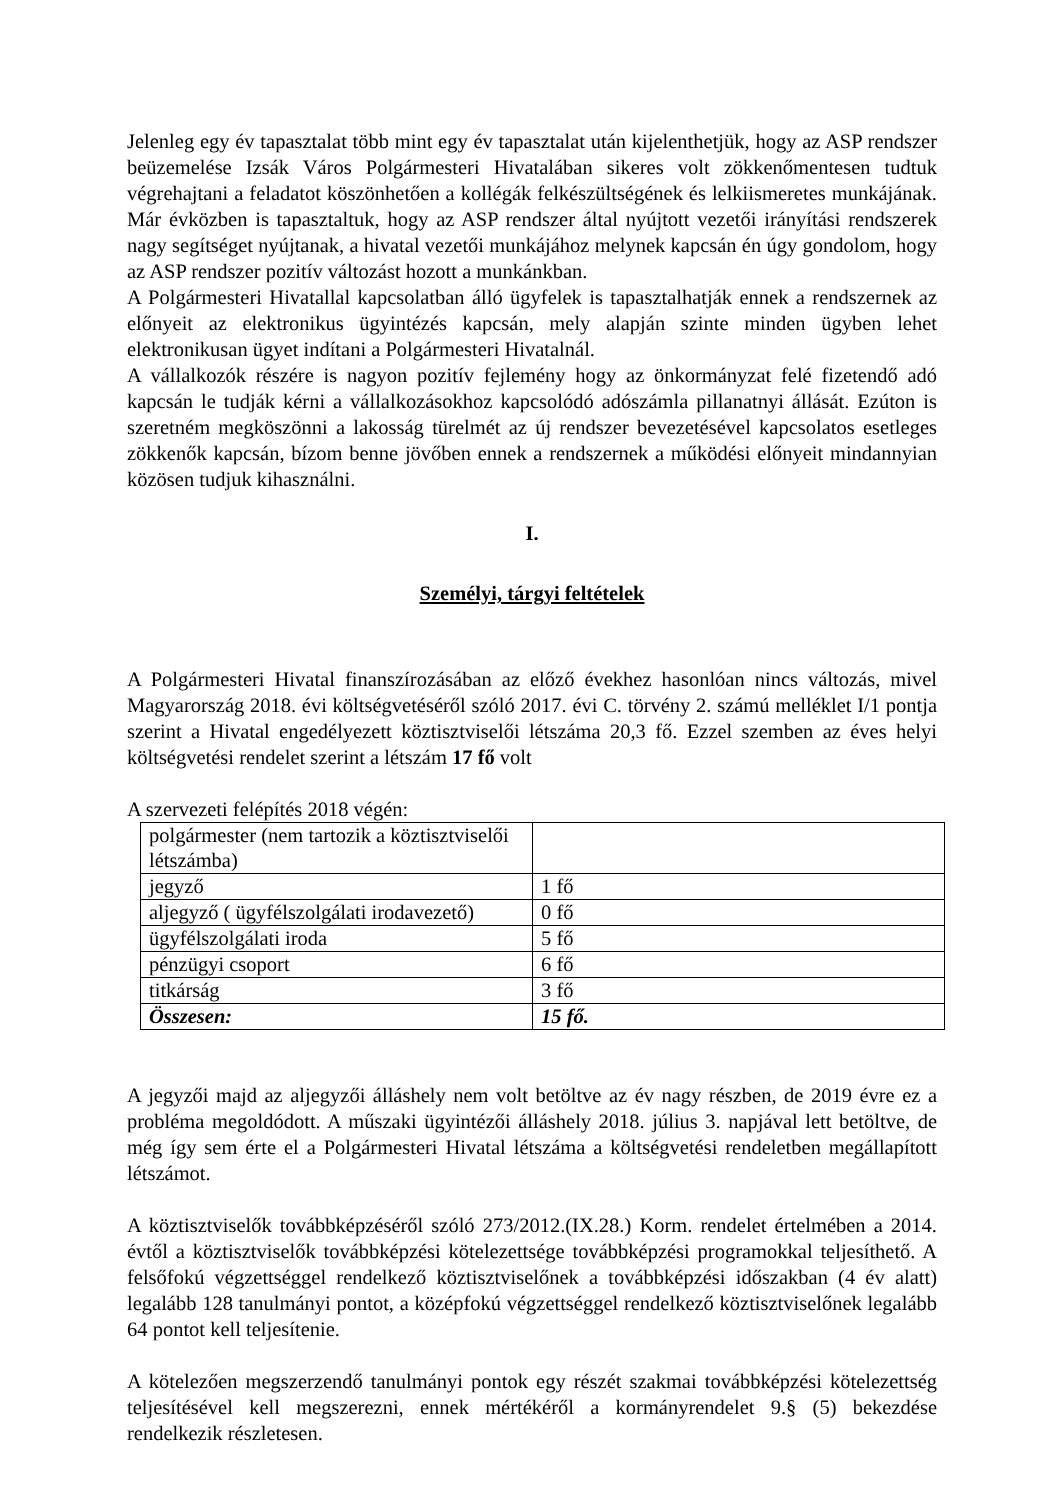Jelenleg egy év tapasztalat több mint egy év tapasztalat után kijelenthetjük, hogy az ASP rendszer beüzemelése Izsák Város Polgármesteri Hivatalában sikeres volt zökkenőmentesen tudtuk végrehajtani a feladatot köszönhetően a kollégák felkészültségének és lelkiismeretes munkájának. Már évközben is tapasztaltuk, hogy az ASP rendszer által nyújtott vezetői irányítási rendszerek nagy segítséget nyújtanak, a hivatal vezetői munkájához melynek kapcsán én úgy gondolom, hogy az ASP rendszer pozitív változást hozott a munkánkban.
A Polgármesteri Hivatallal kapcsolatban álló ügyfelek is tapasztalhatják ennek a rendszernek az előnyeit az elektronikus ügyintézés kapcsán, mely alapján szinte minden ügyben lehet elektronikusan ügyet indítani a Polgármesteri Hivatalnál.
A vállalkozók részére is nagyon pozitív fejlemény hogy az önkormányzat felé fizetendő adó kapcsán le tudják kérni a vállalkozásokhoz kapcsolódó adószámla pillanatnyi állását. Ezúton is szeretném megköszönni a lakosság türelmét az új rendszer bevezetésével kapcsolatos esetleges zökkenők kapcsán, bízom benne jövőben ennek a rendszernek a működési előnyeit mindannyian közösen tudjuk kihasználni.
I.
Személyi, tárgyi feltételek
A Polgármesteri Hivatal finanszírozásában az előző évekhez hasonlóan nincs változás, mivel Magyarország 2018. évi költségvetéséről szóló 2017. évi C. törvény 2. számú melléklet I/1 pontja szerint a Hivatal engedélyezett köztisztviselői létszáma 20,3 fő. Ezzel szemben az éves helyi költségvetési rendelet szerint a létszám 17 fő volt
A szervezeti felépítés 2018 végén:
| polgármester (nem tartozik a köztisztviselői létszámba) | |
| jegyző | 1 fő |
| aljegyző ( ügyfélszolgálati irodavezető) | 0 fő |
| ügyfélszolgálati iroda | 5 fő |
| pénzügyi csoport | 6 fő |
| titkárság | 3 fő |
| Összesen: | 15 fő. |
A jegyzői majd az aljegyzői álláshely nem volt betöltve az év nagy részben, de 2019 évre ez a probléma megoldódott. A műszaki ügyintézői álláshely 2018. július 3. napjával lett betöltve, de még így sem érte el a Polgármesteri Hivatal létszáma a költségvetési rendeletben megállapított létszámot.
A köztisztviselők továbbképzéséről szóló 273/2012.(IX.28.) Korm. rendelet értelmében a 2014. évtől a köztisztviselők továbbképzési kötelezettsége továbbképzési programokkal teljesíthető. A felsőfokú végzettséggel rendelkező köztisztviselőnek a továbbképzési időszakban (4 év alatt) legalább 128 tanulmányi pontot, a középfokú végzettséggel rendelkező köztisztviselőnek legalább 64 pontot kell teljesítenie.
A kötelezően megszerzendő tanulmányi pontok egy részét szakmai továbbképzési kötelezettség teljesítésével kell megszerezni, ennek mértékéről a kormányrendelet 9.§ (5) bekezdése rendelkezik részletesen.